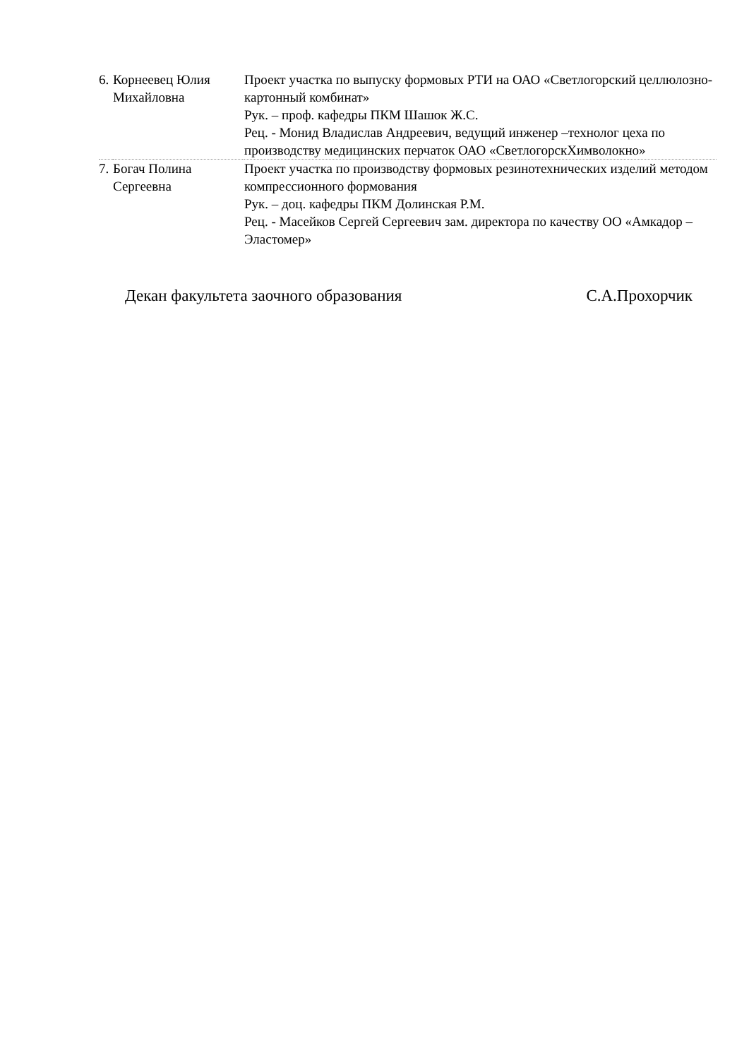| 6. | Корнеевец Юлия Михайловна | Проект участка по выпуску формовых РТИ на ОАО «Светлогорский целлюлозно-картонный комбинат» Рук. – проф. кафедры ПКМ Шашок Ж.С. Рец. - Монид Владислав Андреевич, ведущий инженер –технолог цеха по производству медицинских перчаток ОАО «СветлогорскХимволокно» |
| 7. | Богач Полина Сергеевна | Проект участка по производству формовых резинотехнических изделий методом компрессионного формования Рук. – доц. кафедры ПКМ Долинская Р.М. Рец. - Масейков Сергей Сергеевич зам. директора по качеству ОО «Амкадор – Эластомер» |
Декан факультета заочного образования С.А.Прохорчик